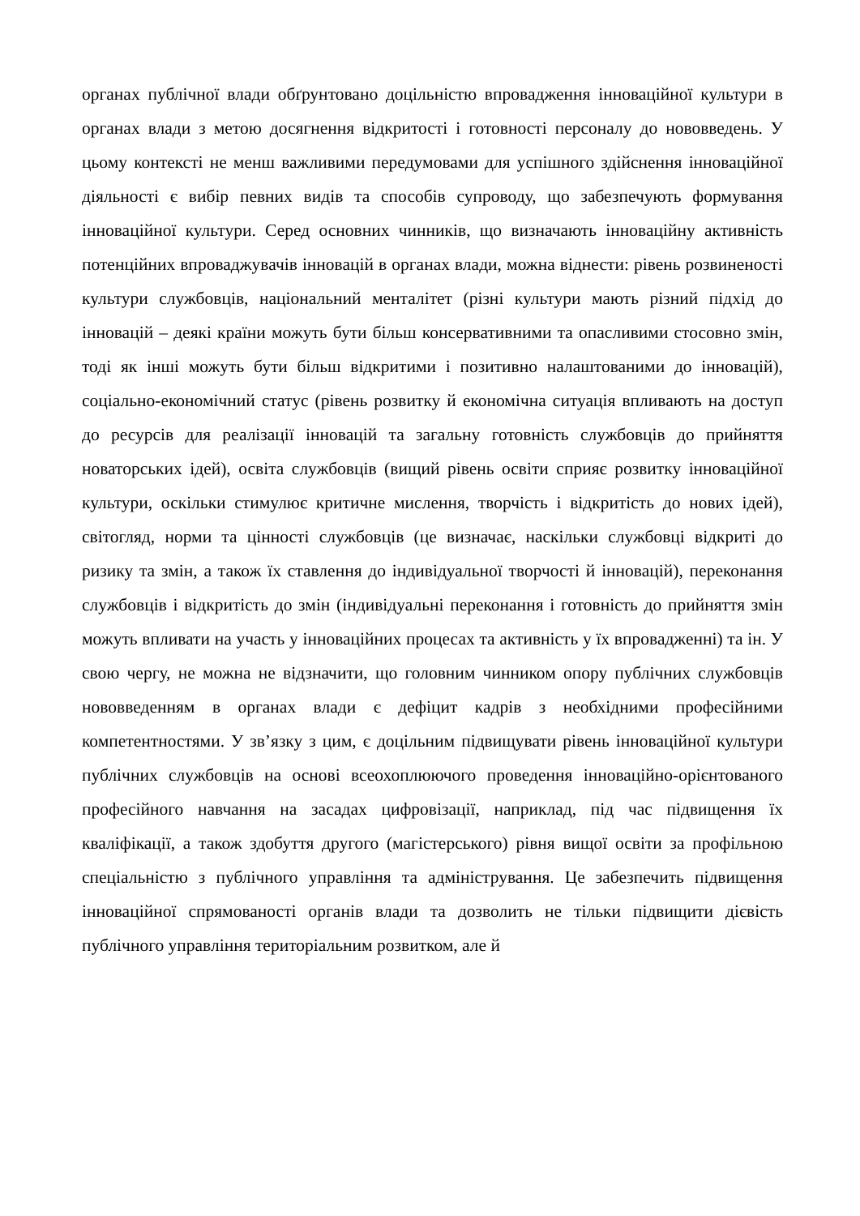органах публічної влади обґрунтовано доцільністю впровадження інноваційної культури в органах влади з метою досягнення відкритості і готовності персоналу до нововведень. У цьому контексті не менш важливими передумовами для успішного здійснення інноваційної діяльності є вибір певних видів та способів супроводу, що забезпечують формування інноваційної культури. Серед основних чинників, що визначають інноваційну активність потенційних впроваджувачів інновацій в органах влади, можна віднести: рівень розвиненості культури службовців, національний менталітет (різні культури мають різний підхід до інновацій – деякі країни можуть бути більш консервативними та опасливими стосовно змін, тоді як інші можуть бути більш відкритими і позитивно налаштованими до інновацій), соціально-економічний статус (рівень розвитку й економічна ситуація впливають на доступ до ресурсів для реалізації інновацій та загальну готовність службовців до прийняття новаторських ідей), освіта службовців (вищий рівень освіти сприяє розвитку інноваційної культури, оскільки стимулює критичне мислення, творчість і відкритість до нових ідей), світогляд, норми та цінності службовців (це визначає, наскільки службовці відкриті до ризику та змін, а також їх ставлення до індивідуальної творчості й інновацій), переконання службовців і відкритість до змін (індивідуальні переконання і готовність до прийняття змін можуть впливати на участь у інноваційних процесах та активність у їх впровадженні) та ін. У свою чергу, не можна не відзначити, що головним чинником опору публічних службовців нововведенням в органах влади є дефіцит кадрів з необхідними професійними компетентностями. У зв’язку з цим, є доцільним підвищувати рівень інноваційної культури публічних службовців на основі всеохоплюючого проведення інноваційно-орієнтованого професійного навчання на засадах цифровізації, наприклад, під час підвищення їх кваліфікації, а також здобуття другого (магістерського) рівня вищої освіти за профільною спеціальністю з публічного управління та адміністрування. Це забезпечить підвищення інноваційної спрямованості органів влади та дозволить не тільки підвищити дієвість публічного управління територіальним розвитком, але й